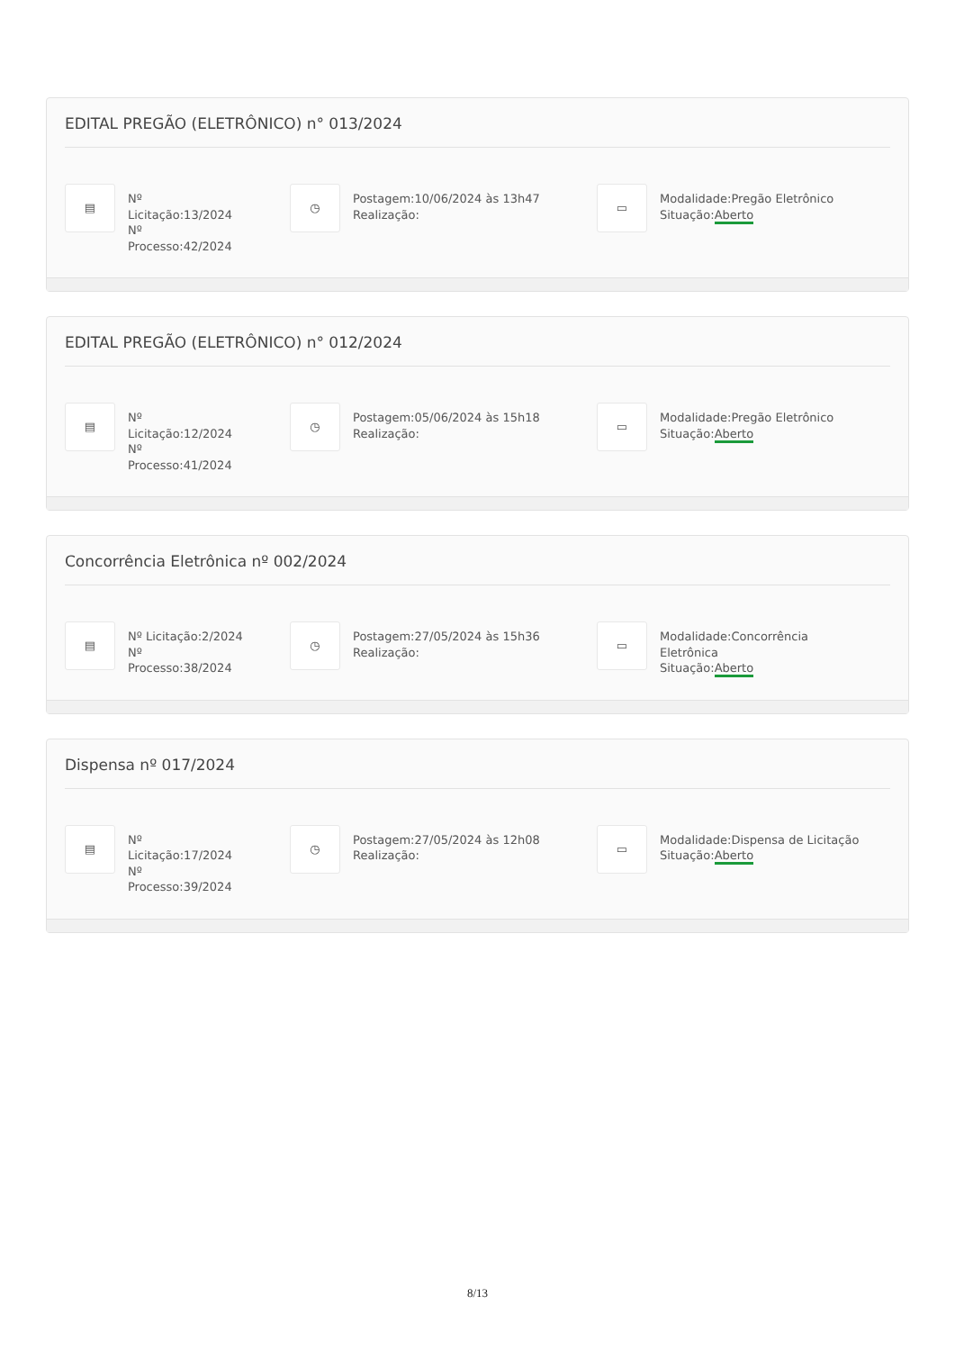EDITAL PREGÃO (ELETRÔNICO) n° 013/2024
▤
Nº
Licitação:13/2024
Nº
Processo:42/2024
◷
Postagem:10/06/2024 às 13h47
Realização:
▭
Modalidade:Pregão Eletrônico
Situação:Aberto
EDITAL PREGÃO (ELETRÔNICO) n° 012/2024
▤
Nº
Licitação:12/2024
Nº
Processo:41/2024
◷
Postagem:05/06/2024 às 15h18
Realização:
▭
Modalidade:Pregão Eletrônico
Situação:Aberto
Concorrência Eletrônica nº 002/2024
▤
Nº Licitação:2/2024
Nº
Processo:38/2024
◷
Postagem:27/05/2024 às 15h36
Realização:
▭
Modalidade:Concorrência
Eletrônica
Situação:Aberto
Dispensa nº 017/2024
▤
Nº
Licitação:17/2024
Nº
Processo:39/2024
◷
Postagem:27/05/2024 às 12h08
Realização:
▭
Modalidade:Dispensa de Licitação
Situação:Aberto
8/13